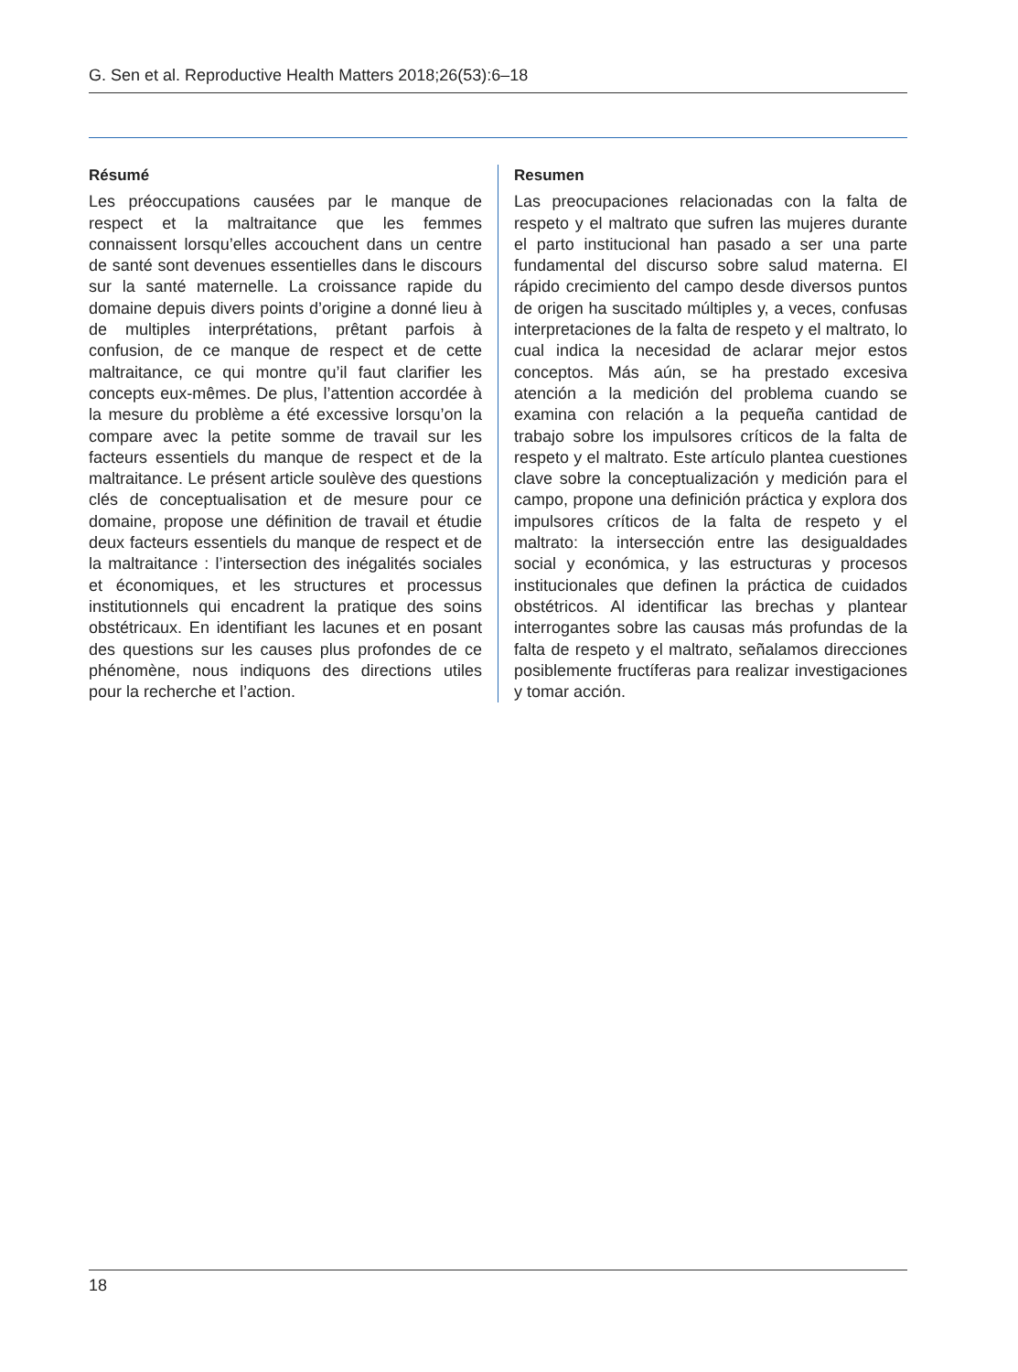G. Sen et al. Reproductive Health Matters 2018;26(53):6–18
Résumé
Les préoccupations causées par le manque de respect et la maltraitance que les femmes connaissent lorsqu’elles accouchent dans un centre de santé sont devenues essentielles dans le discours sur la santé maternelle. La croissance rapide du domaine depuis divers points d’origine a donné lieu à de multiples interprétations, prêtant parfois à confusion, de ce manque de respect et de cette maltraitance, ce qui montre qu’il faut clarifier les concepts eux-mêmes. De plus, l’attention accordée à la mesure du problème a été excessive lorsqu’on la compare avec la petite somme de travail sur les facteurs essentiels du manque de respect et de la maltraitance. Le présent article soulève des questions clés de conceptualisation et de mesure pour ce domaine, propose une définition de travail et étudie deux facteurs essentiels du manque de respect et de la maltraitance : l’intersection des inégalités sociales et économiques, et les structures et processus institutionnels qui encadrent la pratique des soins obstétricaux. En identifiant les lacunes et en posant des questions sur les causes plus profondes de ce phénomène, nous indiquons des directions utiles pour la recherche et l’action.
Resumen
Las preocupaciones relacionadas con la falta de respeto y el maltrato que sufren las mujeres durante el parto institucional han pasado a ser una parte fundamental del discurso sobre salud materna. El rápido crecimiento del campo desde diversos puntos de origen ha suscitado múltiples y, a veces, confusas interpretaciones de la falta de respeto y el maltrato, lo cual indica la necesidad de aclarar mejor estos conceptos. Más aún, se ha prestado excesiva atención a la medición del problema cuando se examina con relación a la pequeña cantidad de trabajo sobre los impulsores críticos de la falta de respeto y el maltrato. Este artículo plantea cuestiones clave sobre la conceptualización y medición para el campo, propone una definición práctica y explora dos impulsores críticos de la falta de respeto y el maltrato: la intersección entre las desigualdades social y económica, y las estructuras y procesos institucionales que definen la práctica de cuidados obstétricos. Al identificar las brechas y plantear interrogantes sobre las causas más profundas de la falta de respeto y el maltrato, señalamos direcciones posiblemente fructíferas para realizar investigaciones y tomar acción.
18